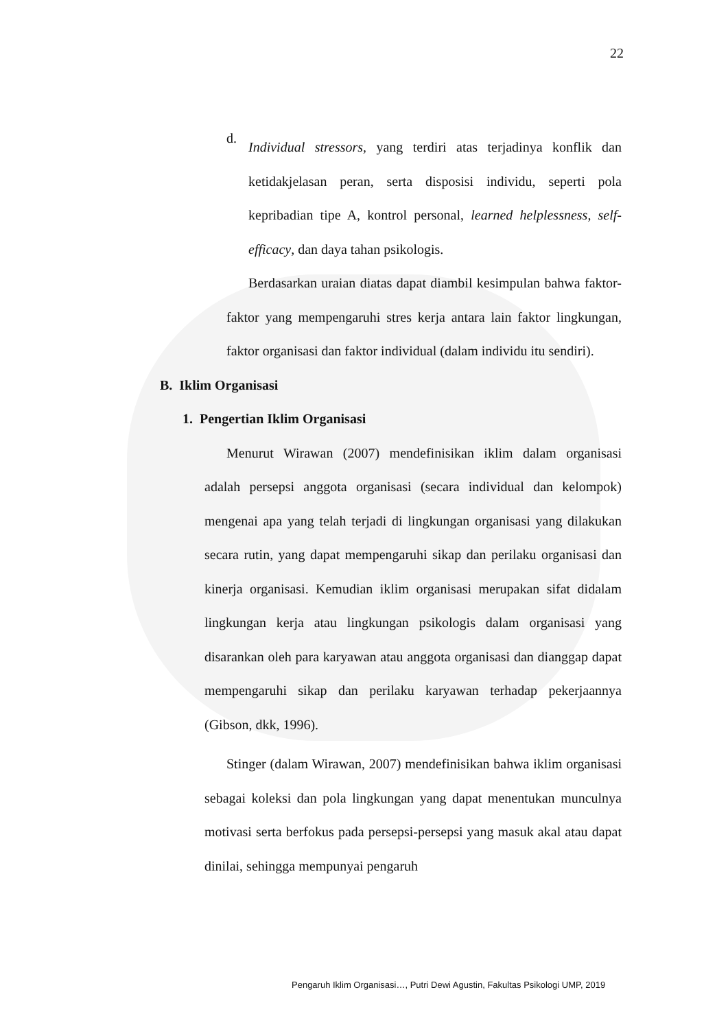22
d.
Individual stressors, yang terdiri atas terjadinya konflik dan ketidakjelasan peran, serta disposisi individu, seperti pola kepribadian tipe A, kontrol personal, learned helplessness, self-efficacy, dan daya tahan psikologis.
Berdasarkan uraian diatas dapat diambil kesimpulan bahwa faktor-faktor yang mempengaruhi stres kerja antara lain faktor lingkungan, faktor organisasi dan faktor individual (dalam individu itu sendiri).
B. Iklim Organisasi
1. Pengertian Iklim Organisasi
Menurut Wirawan (2007) mendefinisikan iklim dalam organisasi adalah persepsi anggota organisasi (secara individual dan kelompok) mengenai apa yang telah terjadi di lingkungan organisasi yang dilakukan secara rutin, yang dapat mempengaruhi sikap dan perilaku organisasi dan kinerja organisasi. Kemudian iklim organisasi merupakan sifat didalam lingkungan kerja atau lingkungan psikologis dalam organisasi yang disarankan oleh para karyawan atau anggota organisasi dan dianggap dapat mempengaruhi sikap dan perilaku karyawan terhadap pekerjaannya (Gibson, dkk, 1996).
Stinger (dalam Wirawan, 2007) mendefinisikan bahwa iklim organisasi sebagai koleksi dan pola lingkungan yang dapat menentukan munculnya motivasi serta berfokus pada persepsi-persepsi yang masuk akal atau dapat dinilai, sehingga mempunyai pengaruh
Pengaruh Iklim Organisasi…, Putri Dewi Agustin, Fakultas Psikologi UMP, 2019